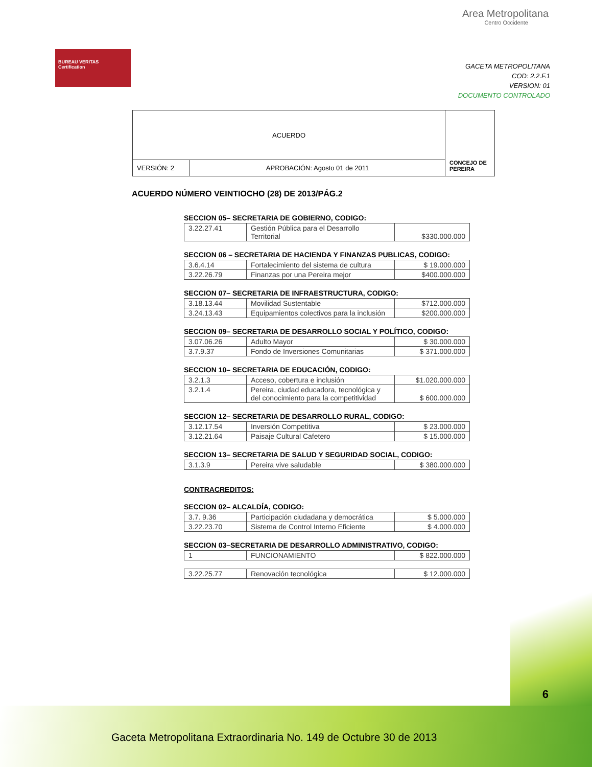BUREAU VERITAS
Certification
Area Metropolitana
Centro Occidente
GACETA METROPOLITANA
COD: 2.2.F.1
VERSION: 01
DOCUMENTO CONTROLADO
| ACUERDO | | CONCEJO DE PEREIRA |
| VERSIÓN: 2 | APROBACIÓN: Agosto 01 de 2011 | |
ACUERDO NÚMERO VEINTIOCHO (28) DE 2013/PÁG.2
SECCION 05– SECRETARIA DE GOBIERNO, CODIGO:
| 3.22.27.41 | Gestión Pública para el Desarrollo Territorial | $330.000.000 |
SECCION 06 – SECRETARIA DE HACIENDA Y FINANZAS PUBLICAS, CODIGO:
| 3.6.4.14 | Fortalecimiento del sistema de cultura | $ 19.000.000 |
| 3.22.26.79 | Finanzas por una Pereira mejor | $400.000.000 |
SECCION 07– SECRETARIA DE INFRAESTRUCTURA, CODIGO:
| 3.18.13.44 | Movilidad Sustentable | $712.000.000 |
| 3.24.13.43 | Equipamientos colectivos para la inclusión | $200.000.000 |
SECCION 09– SECRETARIA DE DESARROLLO SOCIAL Y POLÍTICO, CODIGO:
| 3.07.06.26 | Adulto Mayor | $ 30.000.000 |
| 3.7.9.37 | Fondo de Inversiones Comunitarias | $ 371.000.000 |
SECCION 10– SECRETARIA DE EDUCACIÓN, CODIGO:
| 3.2.1.3 | Acceso, cobertura e inclusión | $1.020.000.000 |
| 3.2.1.4 | Pereira, ciudad educadora, tecnológica y del conocimiento para la competitividad | $ 600.000.000 |
SECCION 12– SECRETARIA DE DESARROLLO RURAL, CODIGO:
| 3.12.17.54 | Inversión Competitiva | $ 23.000.000 |
| 3.12.21.64 | Paisaje Cultural Cafetero | $ 15.000.000 |
SECCION 13– SECRETARIA DE SALUD Y SEGURIDAD SOCIAL, CODIGO:
| 3.1.3.9 | Pereira vive saludable | $ 380.000.000 |
CONTRACREDITOS:
SECCION 02– ALCALDÍA, CODIGO:
| 3.7. 9.36 | Participación ciudadana y democrática | $ 5.000.000 |
| 3.22.23.70 | Sistema de Control Interno Eficiente | $ 4.000.000 |
SECCION 03–SECRETARIA DE DESARROLLO ADMINISTRATIVO, CODIGO:
| 1 | FUNCIONAMIENTO | $ 822.000.000 |
| 3.22.25.77 | Renovación tecnológica | $ 12.000.000 |
6
Gaceta Metropolitana Extraordinaria No. 149 de Octubre 30 de 2013